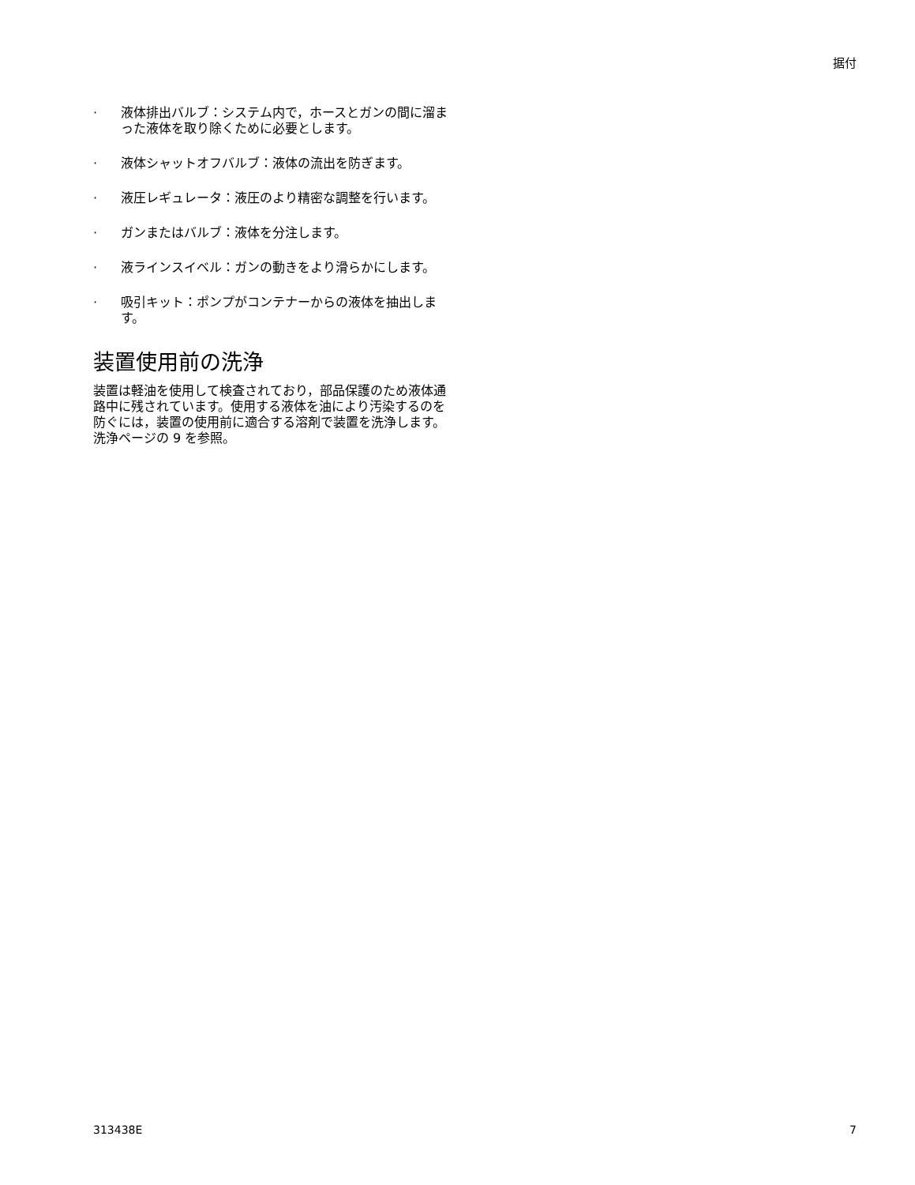据付
· 液体排出バルブ：システム内で，ホースとガンの間に溜まった液体を取り除くために必要とします。
· 液体シャットオフバルブ：液体の流出を防ぎます。
· 液圧レギュレータ：液圧のより精密な調整を行います。
· ガンまたはバルブ：液体を分注します。
· 液ラインスイベル：ガンの動きをより滑らかにします。
· 吸引キット：ポンプがコンテナーからの液体を抽出します。
装置使用前の洗浄
装置は軽油を使用して検査されており，部品保護のため液体通路中に残されています。使用する液体を油により汚染するのを防ぐには，装置の使用前に適合する溶剤で装置を洗浄します。洗浄ページの 9 を参照。
313438E 7